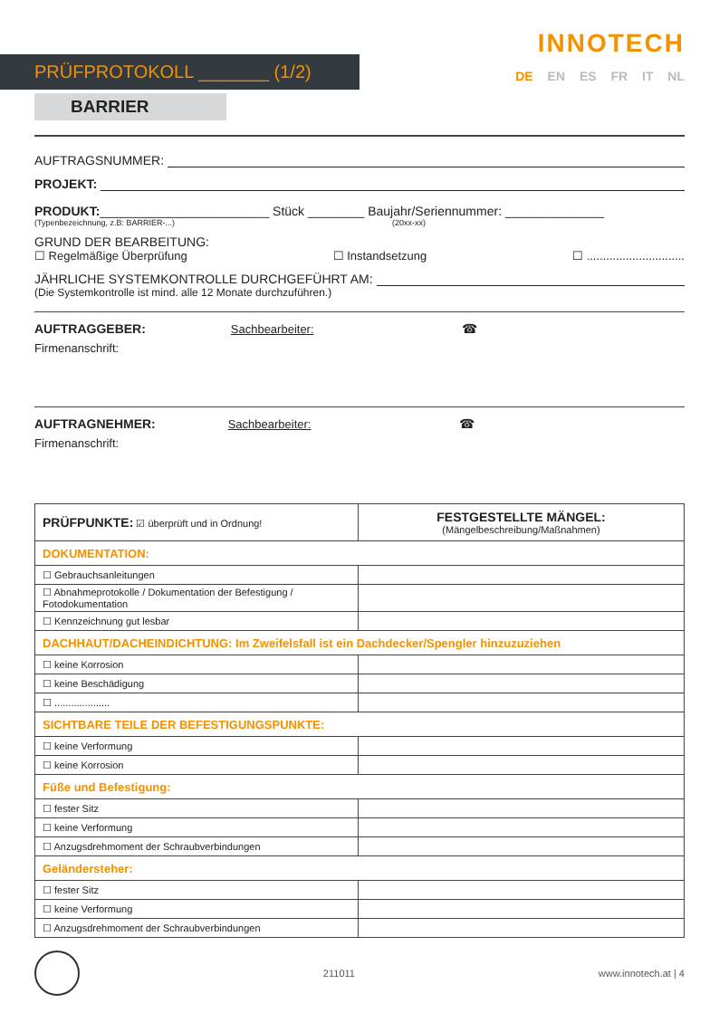INNOTECH
DE EN ES FR IT NL
PRÜFPROTOKOLL _______ (1/2)
BARRIER
AUFTRAGSNUMMER:
PROJEKT:
PRODUKT: ________________________ Stück ________ Baujahr/Seriennummer: ______________
(Typenbezeichnung, z.B: BARRIER-...) (20xx-xx)
GRUND DER BEARBEITUNG:
☐ Regelmäßige Überprüfung ☐ Instandsetzung ☐ ..............................
JÄHRLICHE SYSTEMKONTROLLE DURCHGEFÜHRT AM:
(Die Systemkontrolle ist mind. alle 12 Monate durchzuführen.)
AUFTRAGGEBER: Sachbearbeiter: ☎
Firmenanschrift:
AUFTRAGNEHMER: Sachbearbeiter: ☎
Firmenanschrift:
| PRÜFPUNKTE: ☑ überprüft und in Ordnung! | FESTGESTELLTE MÄNGEL: (Mängelbeschreibung/Maßnahmen) |
| DOKUMENTATION: | |
| ☐ Gebrauchsanleitungen | |
| ☐ Abnahmeprotokolle / Dokumentation der Befestigung / Fotodokumentation | |
| ☐ Kennzeichnung gut lesbar | |
| DACHHAUT/DACHEINDICHTUNG: Im Zweifelsfall ist ein Dachdecker/Spengler hinzuzuziehen | |
| ☐ keine Korrosion | |
| ☐ keine Beschädigung | |
| ☐ .................... | |
| SICHTBARE TEILE DER BEFESTIGUNGSPUNKTE: | |
| ☐ keine Verformung | |
| ☐ keine Korrosion | |
| Füße und Befestigung: | |
| ☐ fester Sitz | |
| ☐ keine Verformung | |
| ☐ Anzugsdrehmoment der Schraubverbindungen | |
| Geländersteher: | |
| ☐ fester Sitz | |
| ☐ keine Verformung | |
| ☐ Anzugsdrehmoment der Schraubverbindungen | |
211011 www.innotech.at | 4